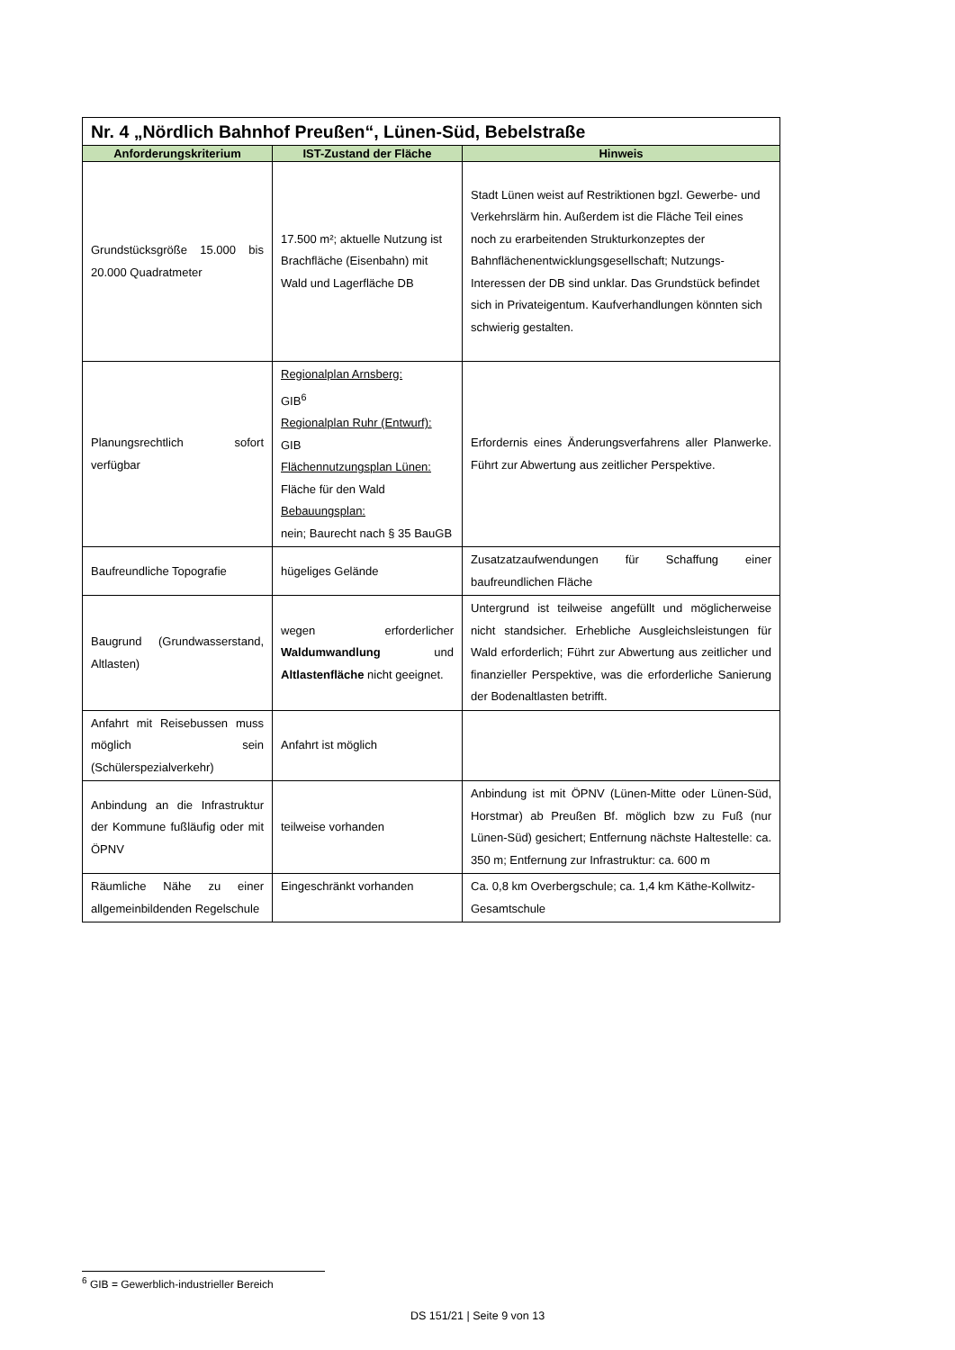| Nr. 4 „Nördlich Bahnhof Preußen“, Lünen-Süd, Bebelstraße | | |
| --- | --- | --- |
| Anforderungskriterium | IST-Zustand der Fläche | Hinweis |
| Grundstücksgröße 15.000 bis 20.000 Quadratmeter | 17.500 m²; aktuelle Nutzung ist Brachfläche (Eisenbahn) mit Wald und Lagerfläche DB | Stadt Lünen weist auf Restriktionen bgzl. Gewerbe- und Verkehrslärm hin. Außerdem ist die Fläche Teil eines noch zu erarbeitenden Strukturkonzeptes der Bahnflächenentwicklungsgesellschaft; Nutzungs-Interessen der DB sind unklar. Das Grundstück befindet sich in Privateigentum. Kaufverhandlungen könnten sich schwierig gestalten. |
| Planungsrechtlich sofort verfügbar | Regionalplan Arnsberg: GIB<sup>6</sup> Regionalplan Ruhr (Entwurf): GIB Flächennutzungsplan Lünen: Fläche für den Wald Bebauungsplan: nein; Baurecht nach § 35 BauGB | Erfordernis eines Änderungsverfahrens aller Planwerke. Führt zur Abwertung aus zeitlicher Perspektive. |
| Baufreundliche Topografie | hügeliges Gelände | Zusatzatzaufwendungen für Schaffung einer baufreundlichen Fläche |
| Baugrund (Grundwasserstand, Altlasten) | wegen erforderlicher Waldumwandlung und Altlastenfläche nicht geeignet. | Untergrund ist teilweise angefüllt und möglicherweise nicht standsicher. Erhebliche Ausgleichsleistungen für Wald erforderlich; Führt zur Abwertung aus zeitlicher und finanzieller Perspektive, was die erforderliche Sanierung der Bodenaltlasten betrifft. |
| Anfahrt mit Reisebussen muss möglich sein (Schülerspezialverkehr) | Anfahrt ist möglich | |
| Anbindung an die Infrastruktur der Kommune fußläufig oder mit ÖPNV | teilweise vorhanden | Anbindung ist mit ÖPNV (Lünen-Mitte oder Lünen-Süd, Horstmar) ab Preußen Bf. möglich bzw zu Fuß (nur Lünen-Süd) gesichert; Entfernung nächste Haltestelle: ca. 350 m; Entfernung zur Infrastruktur: ca. 600 m |
| Räumliche Nähe zu einer allgemeinbildenden Regelschule | Eingeschränkt vorhanden | Ca. 0,8 km Overbergschule; ca. 1,4 km Käthe-Kollwitz-Gesamtschule |
<sup>6</sup> GIB = Gewerblich-industrieller Bereich
DS 151/21 | Seite 9 von 13